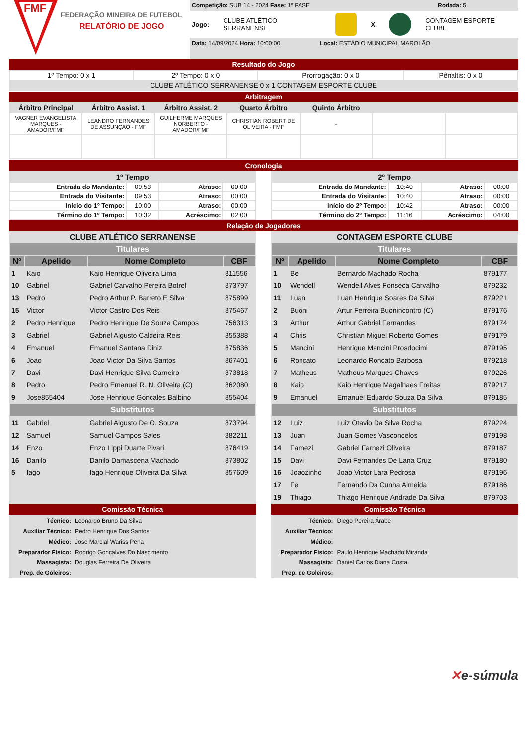FMF
FEDERAÇÃO MINEIRA DE FUTEBOL
RELATÓRIO DE JOGO
Competição: SUB 14 - 2024 Fase: 1ª FASE Rodada: 5
Jogo: CLUBE ATLÉTICO SERRANENSE X CONTAGEM ESPORTE CLUBE
Data: 14/09/2024 Hora: 10:00:00 Local: ESTÁDIO MUNICIPAL MAROLÃO
Resultado do Jogo
| 1º Tempo: 0 x 1 | 2º Tempo: 0 x 0 | Prorrogação: 0 x 0 | Pênaltis: 0 x 0 |
| CLUBE ATLÉTICO SERRANENSE 0 x 1 CONTAGEM ESPORTE CLUBE | | | |
Arbitragem
| Árbitro Principal | Árbitro Assist. 1 | Árbitro Assist. 2 | Quarto Árbitro | Quinto Árbitro | | |
| --- | --- | --- | --- | --- | --- | --- |
| VAGNER EVANGELISTA MARQUES - AMADOR/FMF | LEANDRO FERNANDES DE ASSUNÇAO - FMF | GUILHERME MARQUES NORBERTO - AMADOR/FMF | CHRISTIAN ROBERT DE OLIVEIRA - FMF | - | | |
Cronologia
| 1º Tempo | | | |
| --- | --- | --- | --- |
| Entrada do Mandante: | 09:53 | Atraso: | 00:00 |
| Entrada do Visitante: | 09:53 | Atraso: | 00:00 |
| Início do 1º Tempo: | 10:00 | Atraso: | 00:00 |
| Término do 1º Tempo: | 10:32 | Acréscimo: | 02:00 |
| 2º Tempo | | | |
| --- | --- | --- | --- |
| Entrada do Mandante: | 10:40 | Atraso: | 00:00 |
| Entrada do Visitante: | 10:40 | Atraso: | 00:00 |
| Início do 2º Tempo: | 10:42 | Atraso: | 00:00 |
| Término do 2º Tempo: | 11:16 | Acréscimo: | 04:00 |
Relação de Jogadores
| CLUBE ATLÉTICO SERRANENSE | | | |
| --- | --- | --- | --- |
| Titulares | | | |
| Nº | Apelido | Nome Completo | CBF |
| 1 | Kaio | Kaio Henrique Oliveira Lima | 811556 |
| 10 | Gabriel | Gabriel Carvalho Pereira Botrel | 873797 |
| 13 | Pedro | Pedro Arthur P. Barreto E Silva | 875899 |
| 15 | Victor | Victor Castro Dos Reis | 875467 |
| 2 | Pedro Henrique | Pedro Henrique De Souza Campos | 756313 |
| 3 | Gabriel | Gabriel Algusto Caldeira Reis | 855388 |
| 4 | Emanuel | Emanuel Santana Diniz | 875836 |
| 6 | Joao | Joao Victor Da Silva Santos | 867401 |
| 7 | Davi | Davi Henrique Silva Carneiro | 873818 |
| 8 | Pedro | Pedro Emanuel R. N. Oliveira (C) | 862080 |
| 9 | Jose855404 | Jose Henrique Goncales Balbino | 855404 |
| Substitutos | | | |
| 11 | Gabriel | Gabriel Algusto De O. Souza | 873794 |
| 12 | Samuel | Samuel Campos Sales | 882211 |
| 14 | Enzo | Enzo Lippi Duarte Pivari | 876419 |
| 16 | Danilo | Danilo Damascena Machado | 873802 |
| 5 | Iago | Iago Henrique Oliveira Da Silva | 857609 |
Comissão Técnica
| Técnico: | Leonardo Bruno Da Silva |
| Auxiliar Técnico: | Pedro Henrique Dos Santos |
| Médico: | Jose Marcial Wariss Pena |
| Preparador Físico: | Rodrigo Goncalves Do Nascimento |
| Massagista: | Douglas Ferreira De Oliveira |
| Prep. de Goleiros: | |
| CONTAGEM ESPORTE CLUBE | | | |
| --- | --- | --- | --- |
| Titulares | | | |
| Nº | Apelido | Nome Completo | CBF |
| 1 | Be | Bernardo Machado Rocha | 879177 |
| 10 | Wendell | Wendell Alves Fonseca Carvalho | 879232 |
| 11 | Luan | Luan Henrique Soares Da Silva | 879221 |
| 2 | Buoni | Artur Ferreira Buonincontro (C) | 879176 |
| 3 | Arthur | Arthur Gabriel Fernandes | 879174 |
| 4 | Chris | Christian Miguel Roberto Gomes | 879179 |
| 5 | Mancini | Henrique Mancini Prosdocimi | 879195 |
| 6 | Roncato | Leonardo Roncato Barbosa | 879218 |
| 7 | Matheus | Matheus Marques Chaves | 879226 |
| 8 | Kaio | Kaio Henrique Magalhaes Freitas | 879217 |
| 9 | Emanuel | Emanuel Eduardo Souza Da Silva | 879185 |
| Substitutos | | | |
| 12 | Luiz | Luiz Otavio Da Silva Rocha | 879224 |
| 13 | Juan | Juan Gomes Vasconcelos | 879198 |
| 14 | Farnezi | Gabriel Farnezi Oliveira | 879187 |
| 15 | Davi | Davi Fernandes De Lana Cruz | 879180 |
| 16 | Joaozinho | Joao Victor Lara Pedrosa | 879196 |
| 17 | Fe | Fernando Da Cunha Almeida | 879186 |
| 19 | Thiago | Thiago Henrique Andrade Da Silva | 879703 |
Comissão Técnica
| Técnico: | Diego Pereira Árabe |
| Auxiliar Técnico: | |
| Médico: | |
| Preparador Físico: | Paulo Henrique Machado Miranda |
| Massagista: | Daniel Carlos Diana Costa |
| Prep. de Goleiros: | |
✕e-súmula